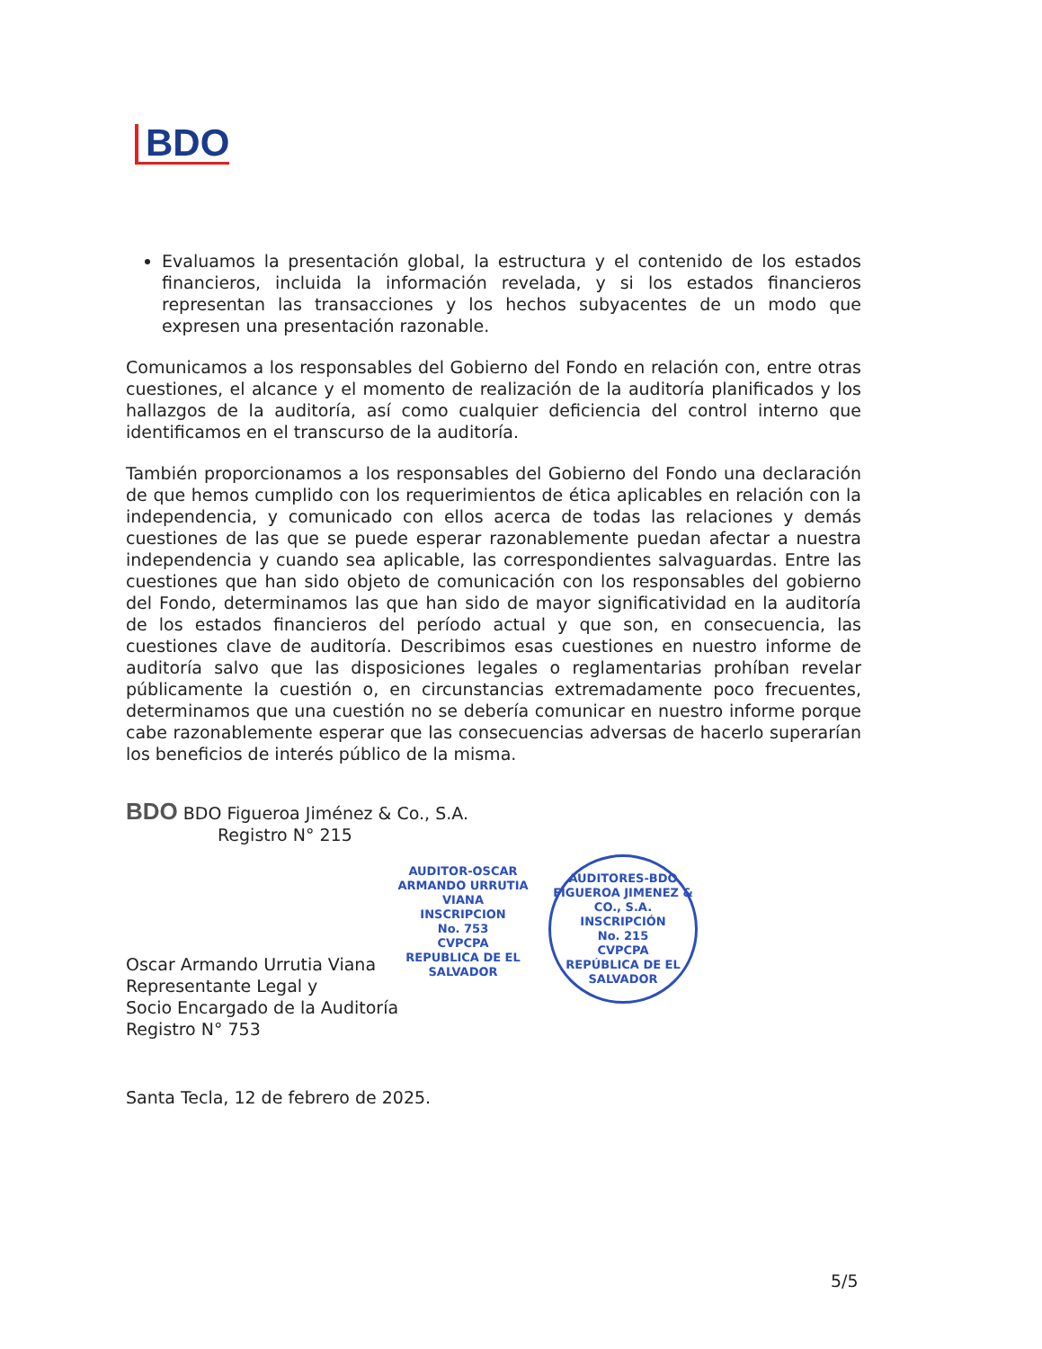BDO
Evaluamos la presentación global, la estructura y el contenido de los estados financieros, incluida la información revelada, y si los estados financieros representan las transacciones y los hechos subyacentes de un modo que expresen una presentación razonable.
Comunicamos a los responsables del Gobierno del Fondo en relación con, entre otras cuestiones, el alcance y el momento de realización de la auditoría planificados y los hallazgos de la auditoría, así como cualquier deficiencia del control interno que identificamos en el transcurso de la auditoría.
También proporcionamos a los responsables del Gobierno del Fondo una declaración de que hemos cumplido con los requerimientos de ética aplicables en relación con la independencia, y comunicado con ellos acerca de todas las relaciones y demás cuestiones de las que se puede esperar razonablemente puedan afectar a nuestra independencia y cuando sea aplicable, las correspondientes salvaguardas. Entre las cuestiones que han sido objeto de comunicación con los responsables del gobierno del Fondo, determinamos las que han sido de mayor significatividad en la auditoría de los estados financieros del período actual y que son, en consecuencia, las cuestiones clave de auditoría. Describimos esas cuestiones en nuestro informe de auditoría salvo que las disposiciones legales o reglamentarias prohíban revelar públicamente la cuestión o, en circunstancias extremadamente poco frecuentes, determinamos que una cuestión no se debería comunicar en nuestro informe porque cabe razonablemente esperar que las consecuencias adversas de hacerlo superarían los beneficios de interés público de la misma.
BDO BDO Figueroa Jiménez & Co., S.A.
Registro N° 215
Oscar Armando Urrutia Viana
Representante Legal y
Socio Encargado de la Auditoría
Registro N° 753
AUDITOR-OSCAR ARMANDO URRUTIA VIANA
INSCRIPCION
No. 753
CVPCPA
REPUBLICA DE EL SALVADOR
AUDITORES-BDO FIGUEROA JIMENEZ & CO., S.A.
INSCRIPCIÓN
No. 215
CVPCPA
REPÚBLICA DE EL SALVADOR
Santa Tecla, 12 de febrero de 2025.
5/5